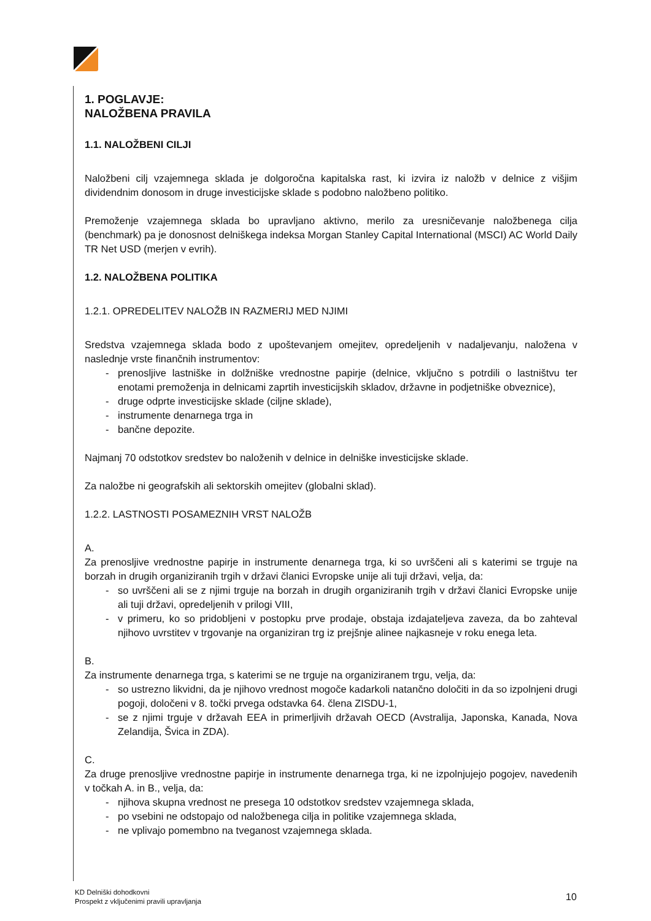1. POGLAVJE:
NALOŽBENA PRAVILA
1.1. NALOŽBENI CILJI
Naložbeni cilj vzajemnega sklada je dolgoročna kapitalska rast, ki izvira iz naložb v delnice z višjim dividendnim donosom in druge investicijske sklade s podobno naložbeno politiko.
Premoženje vzajemnega sklada bo upravljano aktivno, merilo za uresničevanje naložbenega cilja (benchmark) pa je donosnost delniškega indeksa Morgan Stanley Capital International (MSCI) AC World Daily TR Net USD (merjen v evrih).
1.2. NALOŽBENA POLITIKA
1.2.1. OPREDELITEV NALOŽB IN RAZMERIJ MED NJIMI
Sredstva vzajemnega sklada bodo z upoštevanjem omejitev, opredeljenih v nadaljevanju, naložena v naslednje vrste finančnih instrumentov:
- prenosljive lastniške in dolžniške vrednostne papirje (delnice, vključno s potrdili o lastništvu ter enotami premoženja in delnicami zaprtih investicijskih skladov, državne in podjetniške obveznice),
- druge odprte investicijske sklade (ciljne sklade),
- instrumente denarnega trga in
- bančne depozite.
Najmanj 70 odstotkov sredstev bo naloženih v delnice in delniške investicijske sklade.
Za naložbe ni geografskih ali sektorskih omejitev (globalni sklad).
1.2.2. LASTNOSTI POSAMEZNIH VRST NALOŽB
A.
Za prenosljive vrednostne papirje in instrumente denarnega trga, ki so uvrščeni ali s katerimi se trguje na borzah in drugih organiziranih trgih v državi članici Evropske unije ali tuji državi, velja, da:
- so uvrščeni ali se z njimi trguje na borzah in drugih organiziranih trgih v državi članici Evropske unije ali tuji državi, opredeljenih v prilogi VIII,
- v primeru, ko so pridobljeni v postopku prve prodaje, obstaja izdajateljeva zaveza, da bo zahteval njihovo uvrstitev v trgovanje na organiziran trg iz prejšnje alinee najkasneje v roku enega leta.
B.
Za instrumente denarnega trga, s katerimi se ne trguje na organiziranem trgu, velja, da:
- so ustrezno likvidni, da je njihovo vrednost mogoče kadarkoli natančno določiti in da so izpolnjeni drugi pogoji, določeni v 8. točki prvega odstavka 64. člena ZISDU-1,
- se z njimi trguje v državah EEA in primerljivih državah OECD (Avstralija, Japonska, Kanada, Nova Zelandija, Švica in ZDA).
C.
Za druge prenosljive vrednostne papirje in instrumente denarnega trga, ki ne izpolnjujejo pogojev, navedenih v točkah A. in B., velja, da:
- njihova skupna vrednost ne presega 10 odstotkov sredstev vzajemnega sklada,
- po vsebini ne odstopajo od naložbenega cilja in politike vzajemnega sklada,
- ne vplivajo pomembno na tveganost vzajemnega sklada.
KD Delniški dohodkovni
Prospekt z vključenimi pravili upravljanja
10